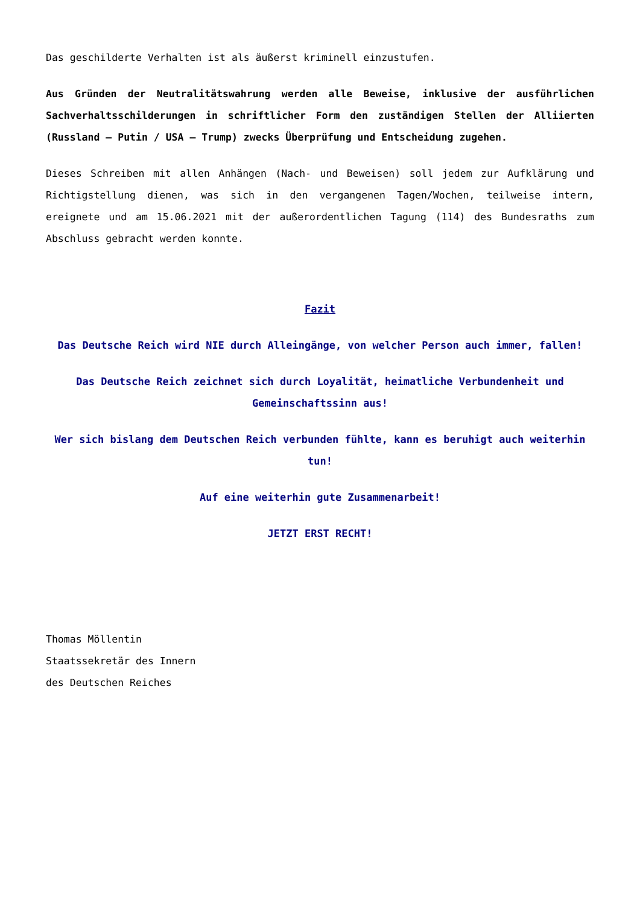Das geschilderte Verhalten ist als äußerst kriminell einzustufen.
Aus Gründen der Neutralitätswahrung werden alle Beweise, inklusive der ausführlichen Sachverhaltsschilderungen in schriftlicher Form den zuständigen Stellen der Alliierten (Russland – Putin / USA – Trump) zwecks Überprüfung und Entscheidung zugehen.
Dieses Schreiben mit allen Anhängen (Nach- und Beweisen) soll jedem zur Aufklärung und Richtigstellung dienen, was sich in den vergangenen Tagen/Wochen, teilweise intern, ereignete und am 15.06.2021 mit der außerordentlichen Tagung (114) des Bundesraths zum Abschluss gebracht werden konnte.
Fazit
Das Deutsche Reich wird NIE durch Alleingänge, von welcher Person auch immer, fallen!
Das Deutsche Reich zeichnet sich durch Loyalität, heimatliche Verbundenheit und Gemeinschaftssinn aus!
Wer sich bislang dem Deutschen Reich verbunden fühlte, kann es beruhigt auch weiterhin tun!
Auf eine weiterhin gute Zusammenarbeit!
JETZT ERST RECHT!
Thomas Möllentin
Staatssekretär des Innern
des Deutschen Reiches